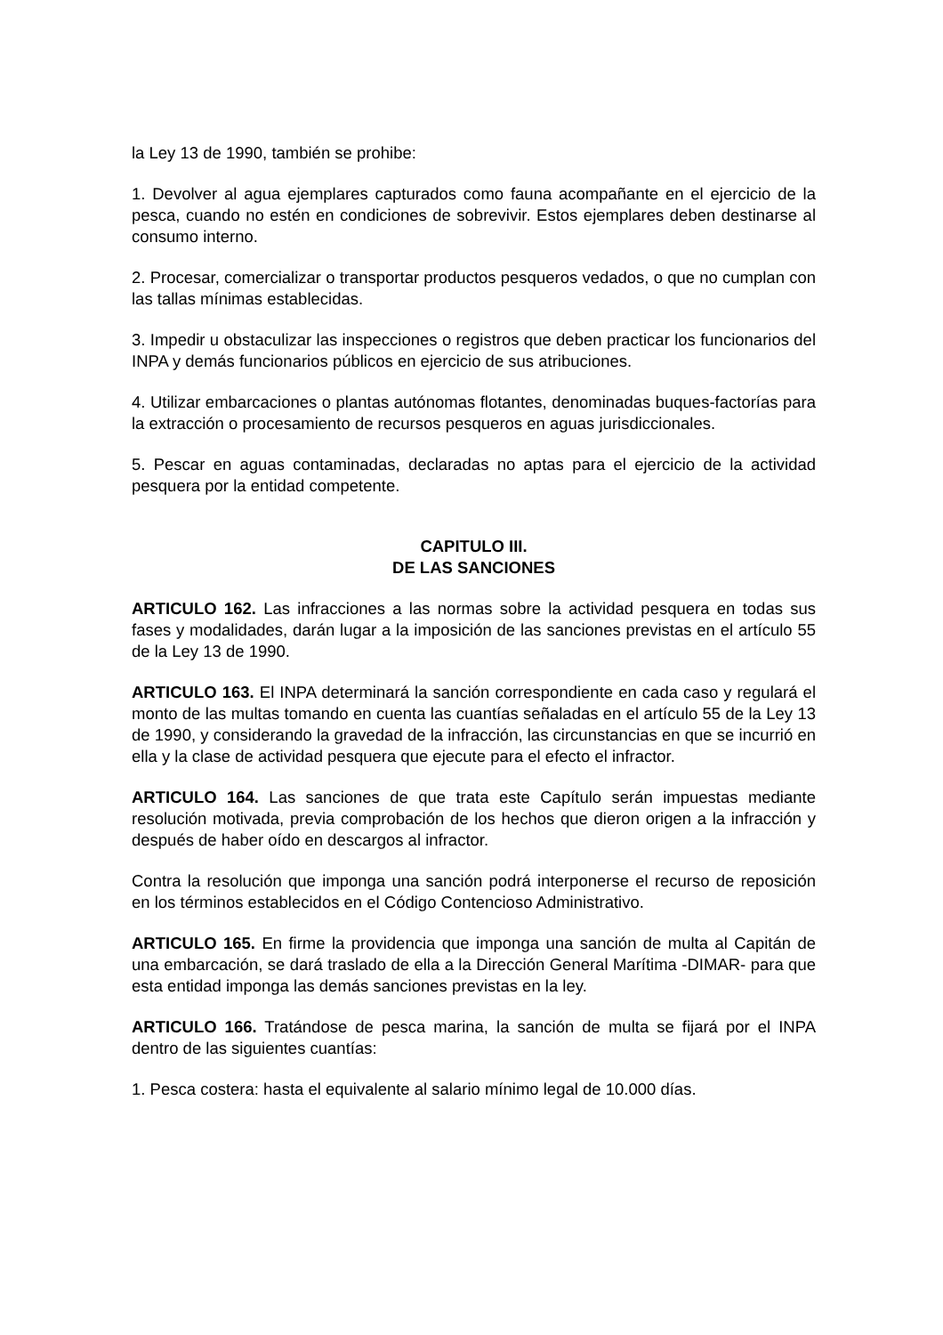la Ley 13 de 1990, también se prohibe:
1. Devolver al agua ejemplares capturados como fauna acompañante en el ejercicio de la pesca, cuando no estén en condiciones de sobrevivir. Estos ejemplares deben destinarse al consumo interno.
2. Procesar, comercializar o transportar productos pesqueros vedados, o que no cumplan con las tallas mínimas establecidas.
3. Impedir u obstaculizar las inspecciones o registros que deben practicar los funcionarios del INPA y demás funcionarios públicos en ejercicio de sus atribuciones.
4. Utilizar embarcaciones o plantas autónomas flotantes, denominadas buques-factorías para la extracción o procesamiento de recursos pesqueros en aguas jurisdiccionales.
5. Pescar en aguas contaminadas, declaradas no aptas para el ejercicio de la actividad pesquera por la entidad competente.
CAPITULO III.
DE LAS SANCIONES
ARTICULO 162. Las infracciones a las normas sobre la actividad pesquera en todas sus fases y modalidades, darán lugar a la imposición de las sanciones previstas en el artículo 55 de la Ley 13 de 1990.
ARTICULO 163. El INPA determinará la sanción correspondiente en cada caso y regulará el monto de las multas tomando en cuenta las cuantías señaladas en el artículo 55 de la Ley 13 de 1990, y considerando la gravedad de la infracción, las circunstancias en que se incurrió en ella y la clase de actividad pesquera que ejecute para el efecto el infractor.
ARTICULO 164. Las sanciones de que trata este Capítulo serán impuestas mediante resolución motivada, previa comprobación de los hechos que dieron origen a la infracción y después de haber oído en descargos al infractor.
Contra la resolución que imponga una sanción podrá interponerse el recurso de reposición en los términos establecidos en el Código Contencioso Administrativo.
ARTICULO 165. En firme la providencia que imponga una sanción de multa al Capitán de una embarcación, se dará traslado de ella a la Dirección General Marítima -DIMAR- para que esta entidad imponga las demás sanciones previstas en la ley.
ARTICULO 166. Tratándose de pesca marina, la sanción de multa se fijará por el INPA dentro de las siguientes cuantías:
1. Pesca costera: hasta el equivalente al salario mínimo legal de 10.000 días.